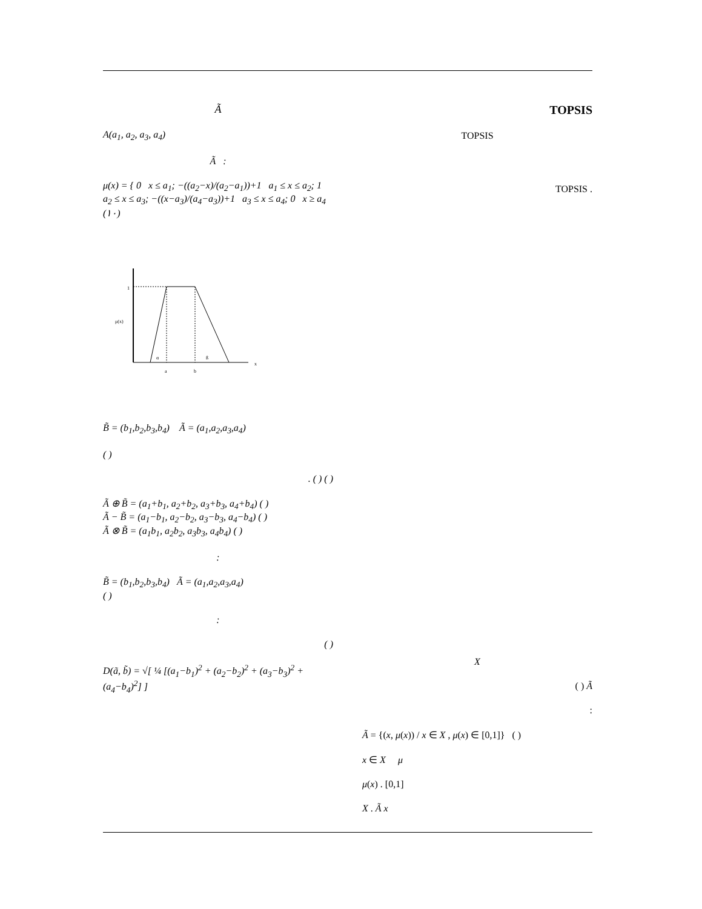TOPSIS
TOPSIS
TOPSIS .
X
( ) Ã
:
Ã = {(x, μ(x)) / x ∈ X , μ(x) ∈ [0,1]} ( )
x ∈ X μ
μ(x) . [0,1]
X . Ã x
Ã
A(a<sub>1</sub>, a<sub>2</sub>, a<sub>3</sub>, a<sub>4</sub>)
Ã :
μ(x) = { 0 x ≤ a<sub>1</sub>; −((a<sub>2</sub>−x)/(a<sub>2</sub>−a<sub>1</sub>))+1 a<sub>1</sub> ≤ x ≤ a<sub>2</sub>; 1 a<sub>2</sub> ≤ x ≤ a<sub>3</sub>; −((x−a<sub>3</sub>)/(a<sub>4</sub>−a<sub>3</sub>))+1 a<sub>3</sub> ≤ x ≤ a<sub>4</sub>; 0 x ≥ a<sub>4</sub> (١٠)
1
μ(x)
α
ß
x
a
b
B̃ = (b<sub>1</sub>,b<sub>2</sub>,b<sub>3</sub>,b<sub>4</sub>) Ã = (a<sub>1</sub>,a<sub>2</sub>,a<sub>3</sub>,a<sub>4</sub>)
( )
. ( ) ( )
Ã ⊕ B̃ = (a<sub>1</sub>+b<sub>1</sub>, a<sub>2</sub>+b<sub>2</sub>, a<sub>3</sub>+b<sub>3</sub>, a<sub>4</sub>+b<sub>4</sub>) ( )
Ã − B̃ = (a<sub>1</sub>−b<sub>1</sub>, a<sub>2</sub>−b<sub>2</sub>, a<sub>3</sub>−b<sub>3</sub>, a<sub>4</sub>−b<sub>4</sub>) ( )
Ã ⊗ B̃ = (a<sub>1</sub>b<sub>1</sub>, a<sub>2</sub>b<sub>2</sub>, a<sub>3</sub>b<sub>3</sub>, a<sub>4</sub>b<sub>4</sub>) ( )
:
B̃ = (b<sub>1</sub>,b<sub>2</sub>,b<sub>3</sub>,b<sub>4</sub>) Ã = (a<sub>1</sub>,a<sub>2</sub>,a<sub>3</sub>,a<sub>4</sub>)
( )
:
( )
D(ã, b̃) = √[ ¼ [(a<sub>1</sub>−b<sub>1</sub>)<sup>2</sup> + (a<sub>2</sub>−b<sub>2</sub>)<sup>2</sup> + (a<sub>3</sub>−b<sub>3</sub>)<sup>2</sup> + (a<sub>4</sub>−b<sub>4</sub>)<sup>2</sup>] ]